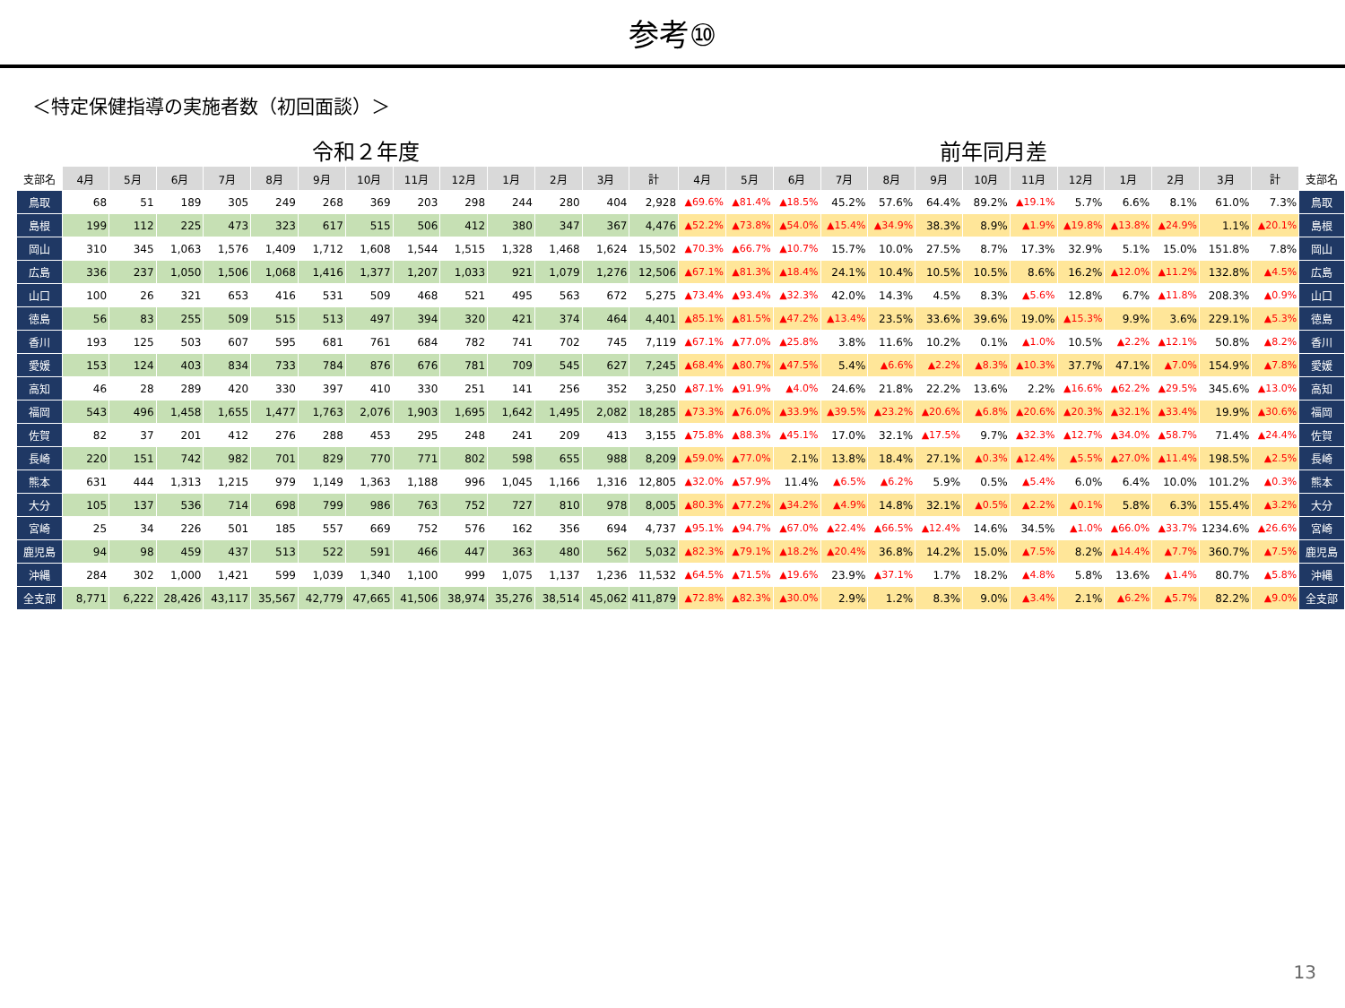参考⑩
＜特定保健指導の実施者数（初回面談）＞
令和２年度 前年同月差
| 支部名 | 4月 | 5月 | 6月 | 7月 | 8月 | 9月 | 10月 | 11月 | 12月 | 1月 | 2月 | 3月 | 計 | 4月 | 5月 | 6月 | 7月 | 8月 | 9月 | 10月 | 11月 | 12月 | 1月 | 2月 | 3月 | 計 | 支部名 |
| --- | --- | --- | --- | --- | --- | --- | --- | --- | --- | --- | --- | --- | --- | --- | --- | --- | --- | --- | --- | --- | --- | --- | --- | --- | --- | --- | --- |
| 鳥取 | 68 | 51 | 189 | 305 | 249 | 268 | 369 | 203 | 298 | 244 | 280 | 404 | 2,928 | ▲69.6% | ▲81.4% | ▲18.5% | 45.2% | 57.6% | 64.4% | 89.2% | ▲19.1% | 5.7% | 6.6% | 8.1% | 61.0% | 7.3% | 鳥取 |
| 島根 | 199 | 112 | 225 | 473 | 323 | 617 | 515 | 506 | 412 | 380 | 347 | 367 | 4,476 | ▲52.2% | ▲73.8% | ▲54.0% | ▲15.4% | ▲34.9% | 38.3% | 8.9% | ▲1.9% | ▲19.8% | ▲13.8% | ▲24.9% | 1.1% | ▲20.1% | 島根 |
| 岡山 | 310 | 345 | 1,063 | 1,576 | 1,409 | 1,712 | 1,608 | 1,544 | 1,515 | 1,328 | 1,468 | 1,624 | 15,502 | ▲70.3% | ▲66.7% | ▲10.7% | 15.7% | 10.0% | 27.5% | 8.7% | 17.3% | 32.9% | 5.1% | 15.0% | 151.8% | 7.8% | 岡山 |
| 広島 | 336 | 237 | 1,050 | 1,506 | 1,068 | 1,416 | 1,377 | 1,207 | 1,033 | 921 | 1,079 | 1,276 | 12,506 | ▲67.1% | ▲81.3% | ▲18.4% | 24.1% | 10.4% | 10.5% | 10.5% | 8.6% | 16.2% | ▲12.0% | ▲11.2% | 132.8% | ▲4.5% | 広島 |
| 山口 | 100 | 26 | 321 | 653 | 416 | 531 | 509 | 468 | 521 | 495 | 563 | 672 | 5,275 | ▲73.4% | ▲93.4% | ▲32.3% | 42.0% | 14.3% | 4.5% | 8.3% | ▲5.6% | 12.8% | 6.7% | ▲11.8% | 208.3% | ▲0.9% | 山口 |
| 徳島 | 56 | 83 | 255 | 509 | 515 | 513 | 497 | 394 | 320 | 421 | 374 | 464 | 4,401 | ▲85.1% | ▲81.5% | ▲47.2% | ▲13.4% | 23.5% | 33.6% | 39.6% | 19.0% | ▲15.3% | 9.9% | 3.6% | 229.1% | ▲5.3% | 徳島 |
| 香川 | 193 | 125 | 503 | 607 | 595 | 681 | 761 | 684 | 782 | 741 | 702 | 745 | 7,119 | ▲67.1% | ▲77.0% | ▲25.8% | 3.8% | 11.6% | 10.2% | 0.1% | ▲1.0% | 10.5% | ▲2.2% | ▲12.1% | 50.8% | ▲8.2% | 香川 |
| 愛媛 | 153 | 124 | 403 | 834 | 733 | 784 | 876 | 676 | 781 | 709 | 545 | 627 | 7,245 | ▲68.4% | ▲80.7% | ▲47.5% | 5.4% | ▲6.6% | ▲2.2% | ▲8.3% | ▲10.3% | 37.7% | 47.1% | ▲7.0% | 154.9% | ▲7.8% | 愛媛 |
| 高知 | 46 | 28 | 289 | 420 | 330 | 397 | 410 | 330 | 251 | 141 | 256 | 352 | 3,250 | ▲87.1% | ▲91.9% | ▲4.0% | 24.6% | 21.8% | 22.2% | 13.6% | 2.2% | ▲16.6% | ▲62.2% | ▲29.5% | 345.6% | ▲13.0% | 高知 |
| 福岡 | 543 | 496 | 1,458 | 1,655 | 1,477 | 1,763 | 2,076 | 1,903 | 1,695 | 1,642 | 1,495 | 2,082 | 18,285 | ▲73.3% | ▲76.0% | ▲33.9% | ▲39.5% | ▲23.2% | ▲20.6% | ▲6.8% | ▲20.6% | ▲20.3% | ▲32.1% | ▲33.4% | 19.9% | ▲30.6% | 福岡 |
| 佐賀 | 82 | 37 | 201 | 412 | 276 | 288 | 453 | 295 | 248 | 241 | 209 | 413 | 3,155 | ▲75.8% | ▲88.3% | ▲45.1% | 17.0% | 32.1% | ▲17.5% | 9.7% | ▲32.3% | ▲12.7% | ▲34.0% | ▲58.7% | 71.4% | ▲24.4% | 佐賀 |
| 長崎 | 220 | 151 | 742 | 982 | 701 | 829 | 770 | 771 | 802 | 598 | 655 | 988 | 8,209 | ▲59.0% | ▲77.0% | 2.1% | 13.8% | 18.4% | 27.1% | ▲0.3% | ▲12.4% | ▲5.5% | ▲27.0% | ▲11.4% | 198.5% | ▲2.5% | 長崎 |
| 熊本 | 631 | 444 | 1,313 | 1,215 | 979 | 1,149 | 1,363 | 1,188 | 996 | 1,045 | 1,166 | 1,316 | 12,805 | ▲32.0% | ▲57.9% | 11.4% | ▲6.5% | ▲6.2% | 5.9% | 0.5% | ▲5.4% | 6.0% | 6.4% | 10.0% | 101.2% | ▲0.3% | 熊本 |
| 大分 | 105 | 137 | 536 | 714 | 698 | 799 | 986 | 763 | 752 | 727 | 810 | 978 | 8,005 | ▲80.3% | ▲77.2% | ▲34.2% | ▲4.9% | 14.8% | 32.1% | ▲0.5% | ▲2.2% | ▲0.1% | 5.8% | 6.3% | 155.4% | ▲3.2% | 大分 |
| 宮崎 | 25 | 34 | 226 | 501 | 185 | 557 | 669 | 752 | 576 | 162 | 356 | 694 | 4,737 | ▲95.1% | ▲94.7% | ▲67.0% | ▲22.4% | ▲66.5% | ▲12.4% | 14.6% | 34.5% | ▲1.0% | ▲66.0% | ▲33.7% | 1234.6% | ▲26.6% | 宮崎 |
| 鹿児島 | 94 | 98 | 459 | 437 | 513 | 522 | 591 | 466 | 447 | 363 | 480 | 562 | 5,032 | ▲82.3% | ▲79.1% | ▲18.2% | ▲20.4% | 36.8% | 14.2% | 15.0% | ▲7.5% | 8.2% | ▲14.4% | ▲7.7% | 360.7% | ▲7.5% | 鹿児島 |
| 沖縄 | 284 | 302 | 1,000 | 1,421 | 599 | 1,039 | 1,340 | 1,100 | 999 | 1,075 | 1,137 | 1,236 | 11,532 | ▲64.5% | ▲71.5% | ▲19.6% | 23.9% | ▲37.1% | 1.7% | 18.2% | ▲4.8% | 5.8% | 13.6% | ▲1.4% | 80.7% | ▲5.8% | 沖縄 |
| 全支部 | 8,771 | 6,222 | 28,426 | 43,117 | 35,567 | 42,779 | 47,665 | 41,506 | 38,974 | 35,276 | 38,514 | 45,062 | 411,879 | ▲72.8% | ▲82.3% | ▲30.0% | 2.9% | 1.2% | 8.3% | 9.0% | ▲3.4% | 2.1% | ▲6.2% | ▲5.7% | 82.2% | ▲9.0% | 全支部 |
13